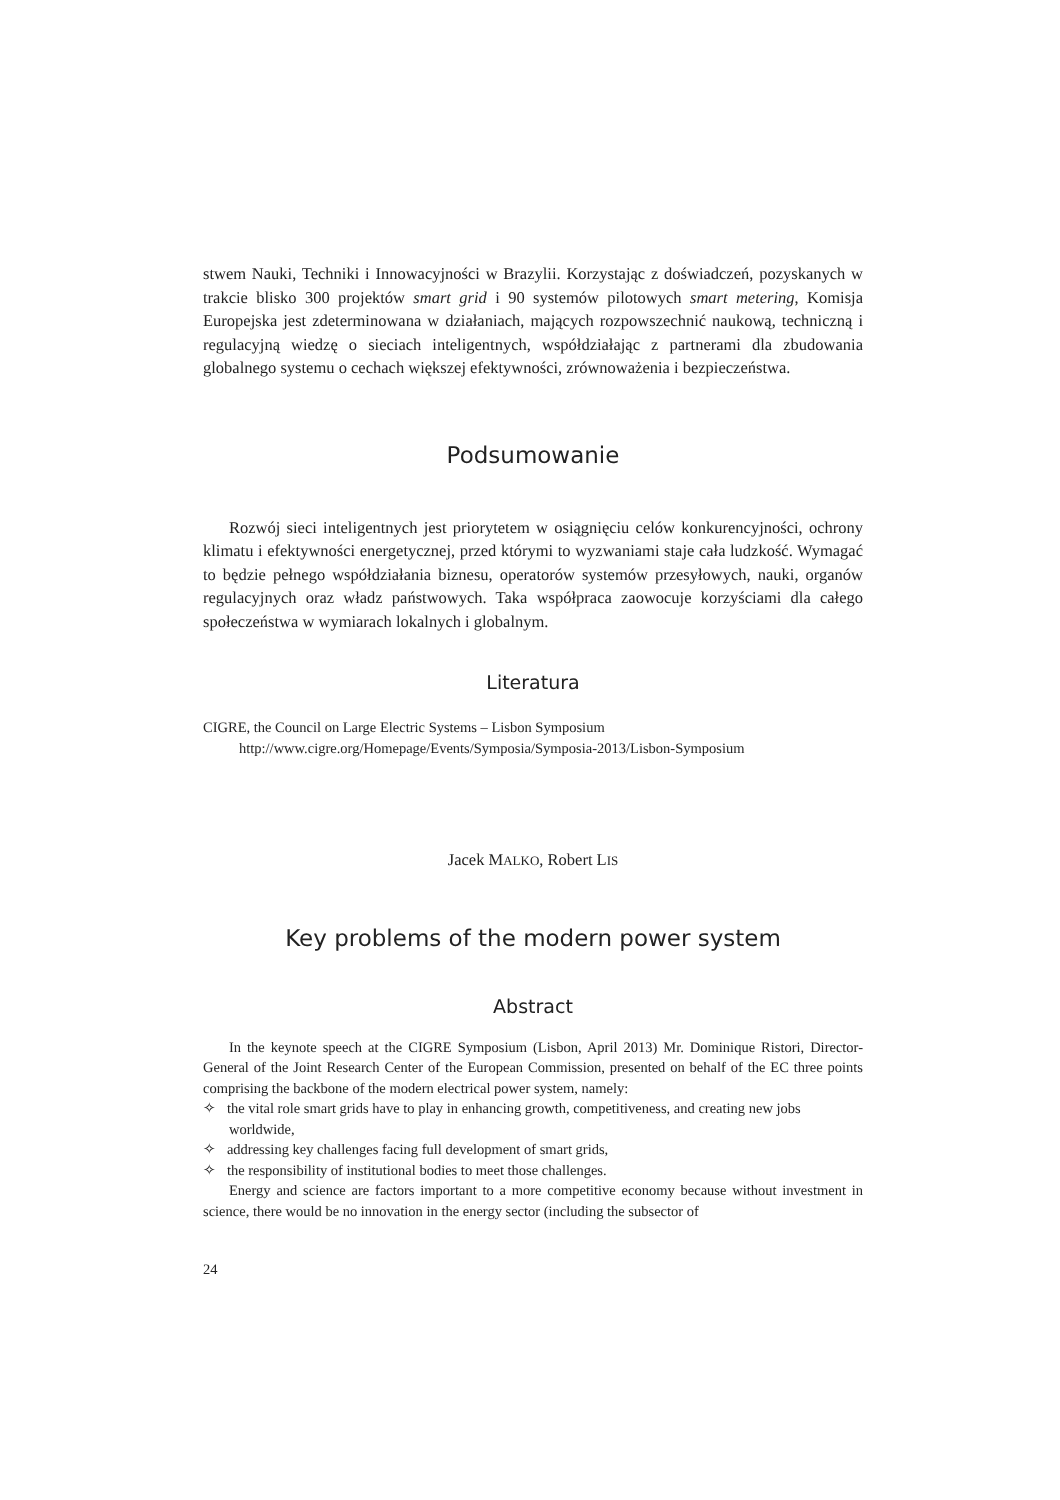stwem Nauki, Techniki i Innowacyjności w Brazylii. Korzystając z doświadczeń, pozyskanych w trakcie blisko 300 projektów smart grid i 90 systemów pilotowych smart metering, Komisja Europejska jest zdeterminowana w działaniach, mających rozpowszechnić naukową, techniczną i regulacyjną wiedzę o sieciach inteligentnych, współdziałając z partnerami dla zbudowania globalnego systemu o cechach większej efektywności, zrównoważenia i bezpieczeństwa.
Podsumowanie
Rozwój sieci inteligentnych jest priorytetem w osiągnięciu celów konkurencyjności, ochrony klimatu i efektywności energetycznej, przed którymi to wyzwaniami staje cała ludzkość. Wymagać to będzie pełnego współdziałania biznesu, operatorów systemów przesyłowych, nauki, organów regulacyjnych oraz władz państwowych. Taka współpraca zaowocuje korzyściami dla całego społeczeństwa w wymiarach lokalnych i globalnym.
Literatura
CIGRE, the Council on Large Electric Systems – Lisbon Symposium
http://www.cigre.org/Homepage/Events/Symposia/Symposia-2013/Lisbon-Symposium
Jacek MALKO, Robert LIS
Key problems of the modern power system
Abstract
In the keynote speech at the CIGRE Symposium (Lisbon, April 2013) Mr. Dominique Ristori, Director-General of the Joint Research Center of the European Commission, presented on behalf of the EC three points comprising the backbone of the modern electrical power system, namely:
✧ the vital role smart grids have to play in enhancing growth, competitiveness, and creating new jobs worldwide,
✧ addressing key challenges facing full development of smart grids,
✧ the responsibility of institutional bodies to meet those challenges.
Energy and science are factors important to a more competitive economy because without investment in science, there would be no innovation in the energy sector (including the subsector of
24